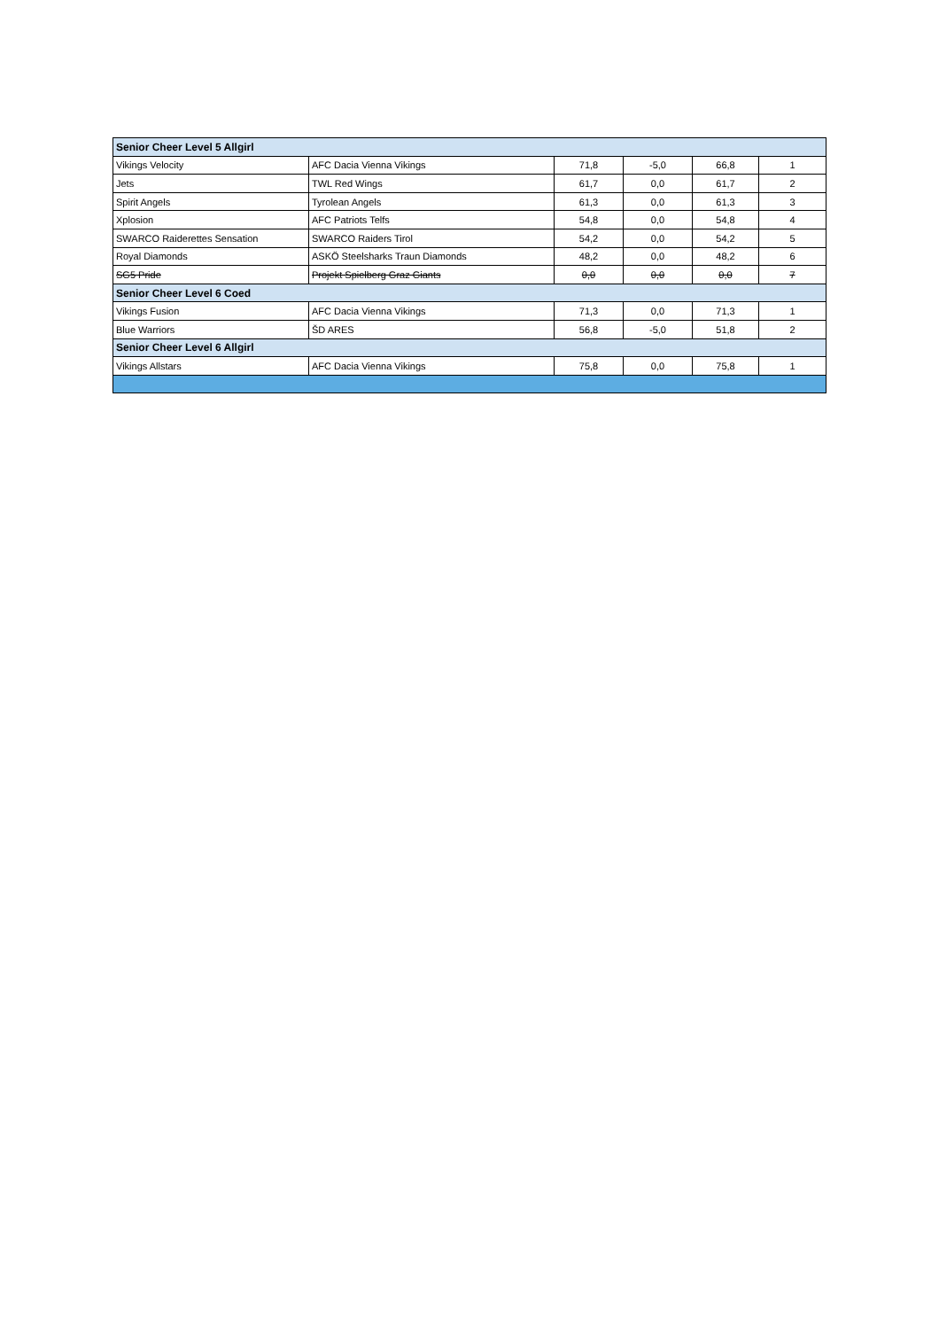| Senior Cheer Level 5 Allgirl | | | | | |
| Vikings Velocity | AFC Dacia Vienna Vikings | 71,8 | -5,0 | 66,8 | 1 |
| Jets | TWL Red Wings | 61,7 | 0,0 | 61,7 | 2 |
| Spirit Angels | Tyrolean Angels | 61,3 | 0,0 | 61,3 | 3 |
| Xplosion | AFC Patriots Telfs | 54,8 | 0,0 | 54,8 | 4 |
| SWARCO Raiderettes Sensation | SWARCO Raiders Tirol | 54,2 | 0,0 | 54,2 | 5 |
| Royal Diamonds | ASKÖ Steelsharks Traun Diamonds | 48,2 | 0,0 | 48,2 | 6 |
| SG5 Pride | Projekt Spielberg Graz Giants | 0,0 | 0,0 | 0,0 | 7 |
| Senior Cheer Level 6 Coed | | | | | |
| Vikings Fusion | AFC Dacia Vienna Vikings | 71,3 | 0,0 | 71,3 | 1 |
| Blue Warriors | ŠD ARES | 56,8 | -5,0 | 51,8 | 2 |
| Senior Cheer Level 6 Allgirl | | | | | |
| Vikings Allstars | AFC Dacia Vienna Vikings | 75,8 | 0,0 | 75,8 | 1 |